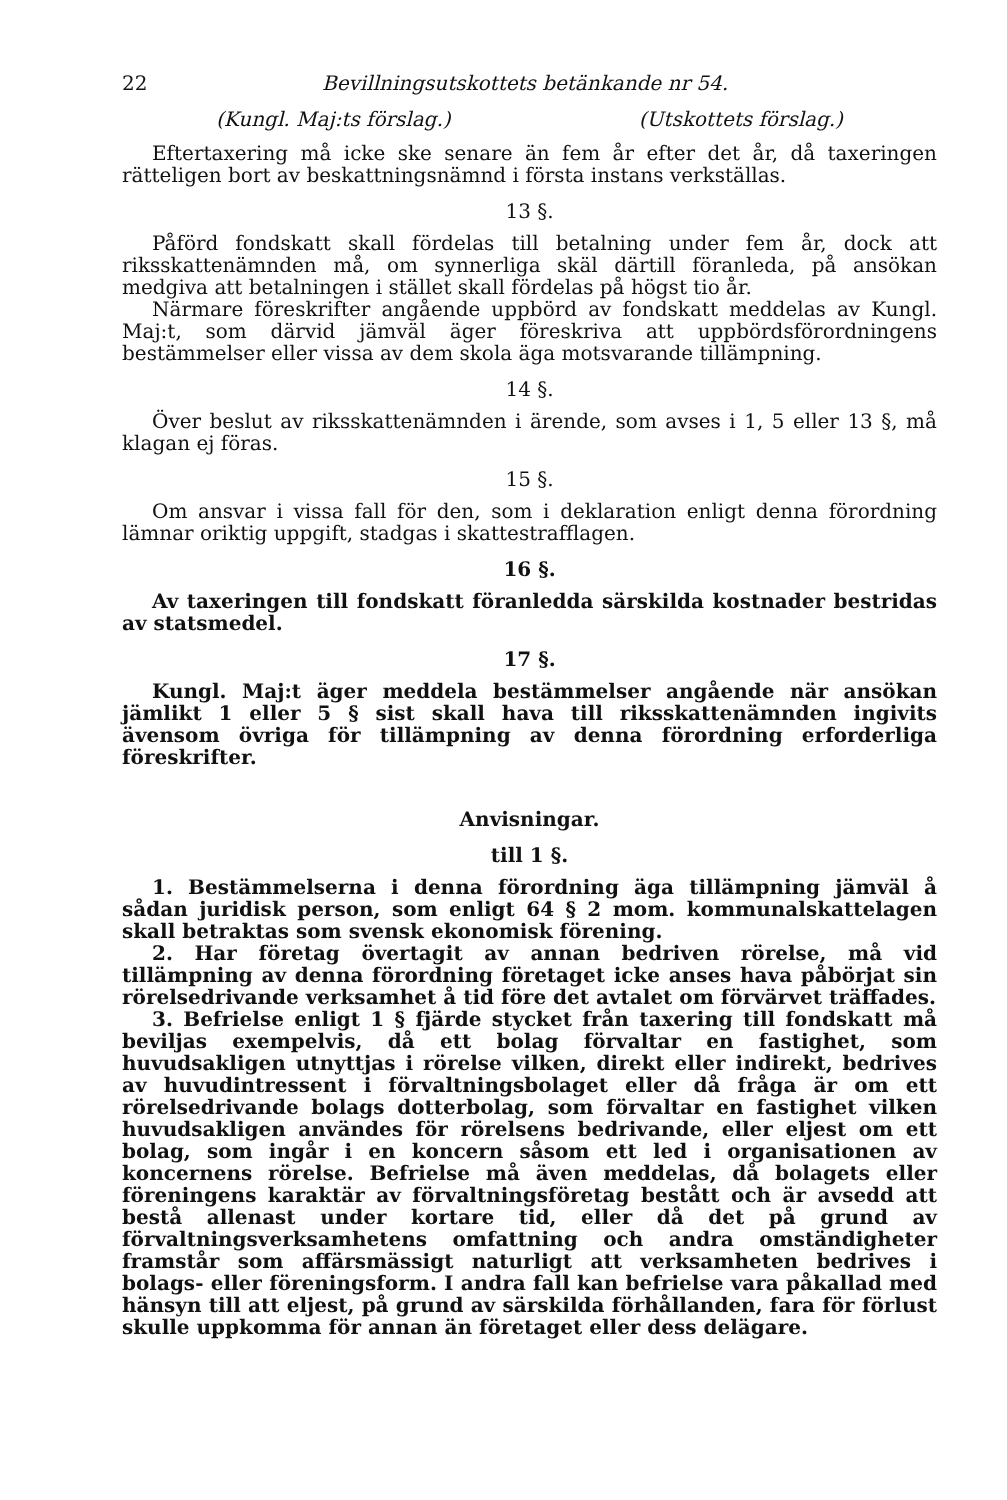22 Bevillningsutskottets betänkande nr 54.
(Kungl. Maj:ts förslag.) (Utskottets förslag.)
Eftertaxering må icke ske senare än fem år efter det år, då taxeringen rätteligen bort av beskattningsnämnd i första instans verkställas.
13 §.
Påförd fondskatt skall fördelas till betalning under fem år, dock att riksskattenämnden må, om synnerliga skäl därtill föranleda, på ansökan medgiva att betalningen i stället skall fördelas på högst tio år.
Närmare föreskrifter angående uppbörd av fondskatt meddelas av Kungl. Maj:t, som därvid jämväl äger föreskriva att uppbördsförordningens bestämmelser eller vissa av dem skola äga motsvarande tillämpning.
14 §.
Över beslut av riksskattenämnden i ärende, som avses i 1, 5 eller 13 §, må klagan ej föras.
15 §.
Om ansvar i vissa fall för den, som i deklaration enligt denna förordning lämnar oriktig uppgift, stadgas i skattestrafflagen.
16 §.
Av taxeringen till fondskatt föranledda särskilda kostnader bestridas av statsmedel.
17 §.
Kungl. Maj:t äger meddela bestämmelser angående när ansökan jämlikt 1 eller 5 § sist skall hava till riksskattenämnden ingivits ävensom övriga för tillämpning av denna förordning erforderliga föreskrifter.
Anvisningar.
till 1 §.
1. Bestämmelserna i denna förordning äga tillämpning jämväl å sådan juridisk person, som enligt 64 § 2 mom. kommunalskattelagen skall betraktas som svensk ekonomisk förening.
2. Har företag övertagit av annan bedriven rörelse, må vid tillämpning av denna förordning företaget icke anses hava påbörjat sin rörelsedrivande verksamhet å tid före det avtalet om förvärvet träffades.
3. Befrielse enligt 1 § fjärde stycket från taxering till fondskatt må beviljas exempelvis, då ett bolag förvaltar en fastighet, som huvudsakligen utnyttjas i rörelse vilken, direkt eller indirekt, bedrives av huvudintressent i förvaltningsbolaget eller då fråga är om ett rörelsedrivande bolags dotterbolag, som förvaltar en fastighet vilken huvudsakligen användes för rörelsens bedrivande, eller eljest om ett bolag, som ingår i en koncern såsom ett led i organisationen av koncernens rörelse. Befrielse må även meddelas, då bolagets eller föreningens karaktär av förvaltningsföretag bestått och är avsedd att bestå allenast under kortare tid, eller då det på grund av förvaltningsverksamhetens omfattning och andra omständigheter framstår som affärsmässigt naturligt att verksamheten bedrives i bolags- eller föreningsform. I andra fall kan befrielse vara påkallad med hänsyn till att eljest, på grund av särskilda förhållanden, fara för förlust skulle uppkomma för annan än företaget eller dess delägare.